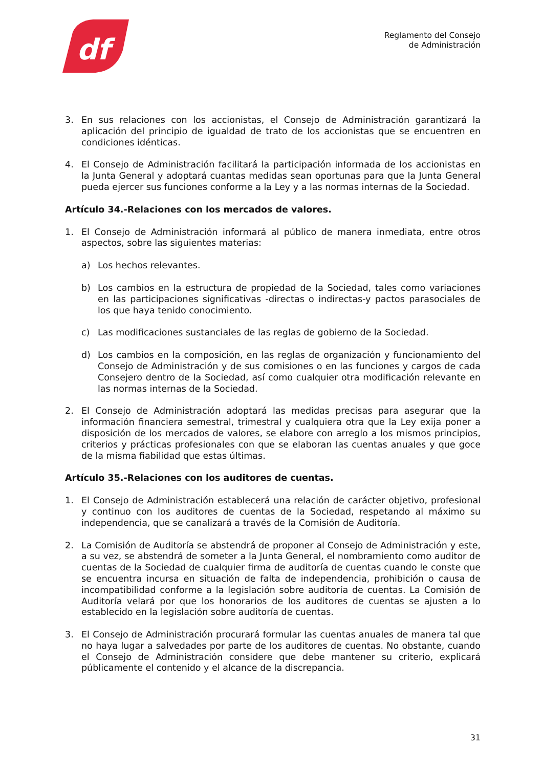df
Reglamento del Consejo
de Administración
3. En sus relaciones con los accionistas, el Consejo de Administración garantizará la aplicación del principio de igualdad de trato de los accionistas que se encuentren en condiciones idénticas.
4. El Consejo de Administración facilitará la participación informada de los accionistas en la Junta General y adoptará cuantas medidas sean oportunas para que la Junta General pueda ejercer sus funciones conforme a la Ley y a las normas internas de la Sociedad.
Artículo 34.-Relaciones con los mercados de valores.
1. El Consejo de Administración informará al público de manera inmediata, entre otros aspectos, sobre las siguientes materias:
a) Los hechos relevantes.
b) Los cambios en la estructura de propiedad de la Sociedad, tales como variaciones en las participaciones significativas -directas o indirectas-y pactos parasociales de los que haya tenido conocimiento.
c) Las modificaciones sustanciales de las reglas de gobierno de la Sociedad.
d) Los cambios en la composición, en las reglas de organización y funcionamiento del Consejo de Administración y de sus comisiones o en las funciones y cargos de cada Consejero dentro de la Sociedad, así como cualquier otra modificación relevante en las normas internas de la Sociedad.
2. El Consejo de Administración adoptará las medidas precisas para asegurar que la información financiera semestral, trimestral y cualquiera otra que la Ley exija poner a disposición de los mercados de valores, se elabore con arreglo a los mismos principios, criterios y prácticas profesionales con que se elaboran las cuentas anuales y que goce de la misma fiabilidad que estas últimas.
Artículo 35.-Relaciones con los auditores de cuentas.
1. El Consejo de Administración establecerá una relación de carácter objetivo, profesional y continuo con los auditores de cuentas de la Sociedad, respetando al máximo su independencia, que se canalizará a través de la Comisión de Auditoría.
2. La Comisión de Auditoría se abstendrá de proponer al Consejo de Administración y este, a su vez, se abstendrá de someter a la Junta General, el nombramiento como auditor de cuentas de la Sociedad de cualquier firma de auditoría de cuentas cuando le conste que se encuentra incursa en situación de falta de independencia, prohibición o causa de incompatibilidad conforme a la legislación sobre auditoría de cuentas. La Comisión de Auditoría velará por que los honorarios de los auditores de cuentas se ajusten a lo establecido en la legislación sobre auditoría de cuentas.
3. El Consejo de Administración procurará formular las cuentas anuales de manera tal que no haya lugar a salvedades por parte de los auditores de cuentas. No obstante, cuando el Consejo de Administración considere que debe mantener su criterio, explicará públicamente el contenido y el alcance de la discrepancia.
31